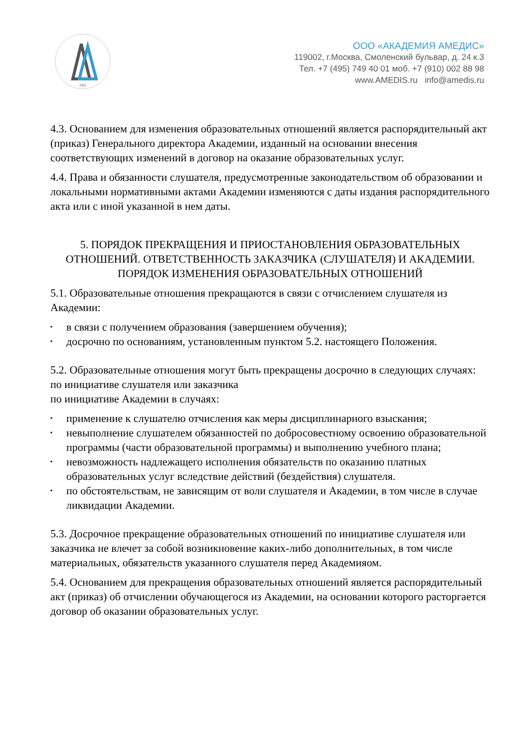2002
ООО «АКАДЕМИЯ АМЕДИС»
119002, г.Москва, Смоленский бульвар, д. 24 к.3
Тел. +7 (495) 749 40 01 моб. +7 (910) 002 88 98
www.AMEDIS.ru info@amedis.ru
4.3. Основанием для изменения образовательных отношений является распорядительный акт (приказ) Генерального директора Академии, изданный на основании внесения соответствующих изменений в договор на оказание образовательных услуг.
4.4. Права и обязанности слушателя, предусмотренные законодательством об образовании и локальными нормативными актами Академии изменяются с даты издания распорядительного акта или с иной указанной в нем даты.
5. ПОРЯДОК ПРЕКРАЩЕНИЯ И ПРИОСТАНОВЛЕНИЯ ОБРАЗОВАТЕЛЬНЫХ ОТНОШЕНИЙ. ОТВЕТСТВЕННОСТЬ ЗАКАЗЧИКА (СЛУШАТЕЛЯ) И АКАДЕМИИ. ПОРЯДОК ИЗМЕНЕНИЯ ОБРАЗОВАТЕЛЬНЫХ ОТНОШЕНИЙ
5.1. Образовательные отношения прекращаются в связи с отчислением слушателя из Академии:
▪ в связи с получением образования (завершением обучения);
▪ досрочно по основаниям, установленным пунктом 5.2. настоящего Положения.
5.2. Образовательные отношения могут быть прекращены досрочно в следующих случаях:
по инициативе слушателя или заказчика
по инициативе Академии в случаях:
▪ применение к слушателю отчисления как меры дисциплинарного взыскания;
▪ невыполнение слушателем обязанностей по добросовестному освоению образовательной программы (части образовательной программы) и выполнению учебного плана;
▪ невозможность надлежащего исполнения обязательств по оказанию платных образовательных услуг вследствие действий (бездействия) слушателя.
▪ по обстоятельствам, не зависящим от воли слушателя и Академии, в том числе в случае ликвидации Академии.
5.3. Досрочное прекращение образовательных отношений по инициативе слушателя или заказчика не влечет за собой возникновение каких-либо дополнительных, в том числе материальных, обязательств указанного слушателя перед Академияом.
5.4. Основанием для прекращения образовательных отношений является распорядительный акт (приказ) об отчислении обучающегося из Академии, на основании которого расторгается договор об оказании образовательных услуг.